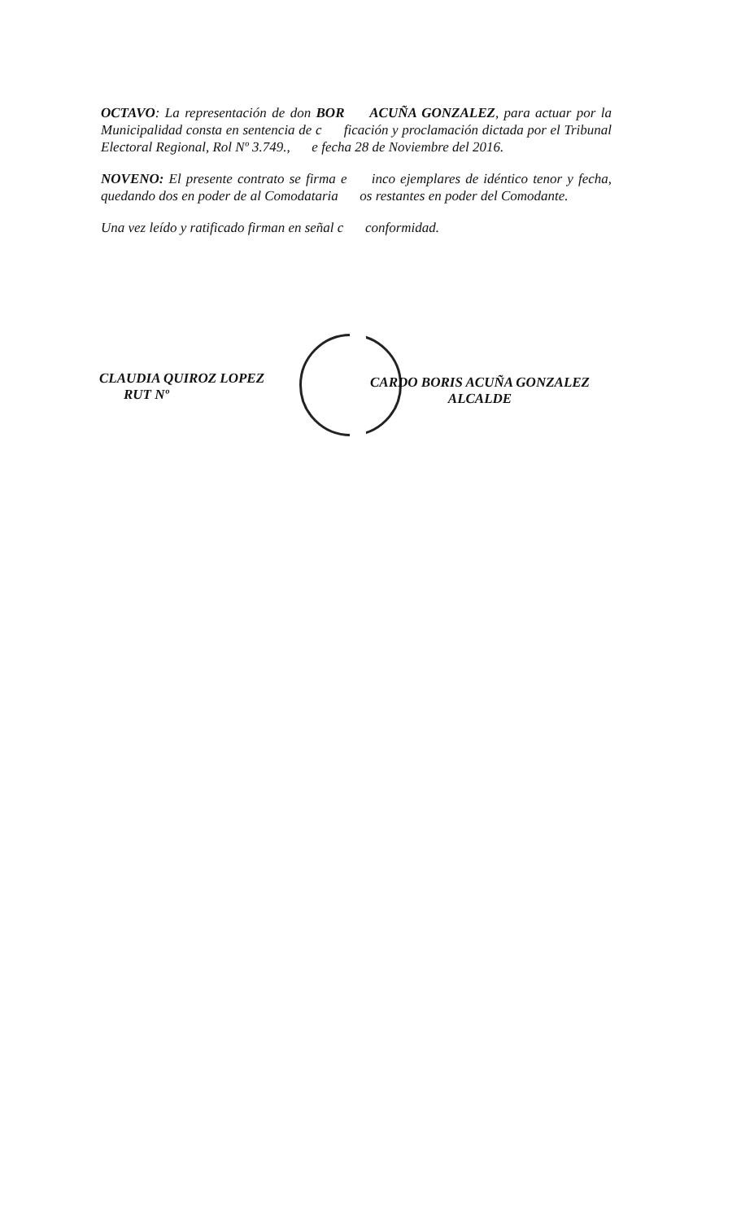OCTAVO: La representación de don BOR ACUÑA GONZALEZ, para actuar por la Municipalidad consta en sentencia de c ficación y proclamación dictada por el Tribunal Electoral Regional, Rol Nº 3.749., e fecha 28 de Noviembre del 2016.
NOVENO: El presente contrato se firma e inco ejemplares de idéntico tenor y fecha, quedando dos en poder de al Comodataria os restantes en poder del Comodante.
Una vez leído y ratificado firman en señal c conformidad.
CLAUDIA QUIROZ LOPEZ
RUT Nº
CARDO BORIS ACUÑA GONZALEZ
ALCALDE